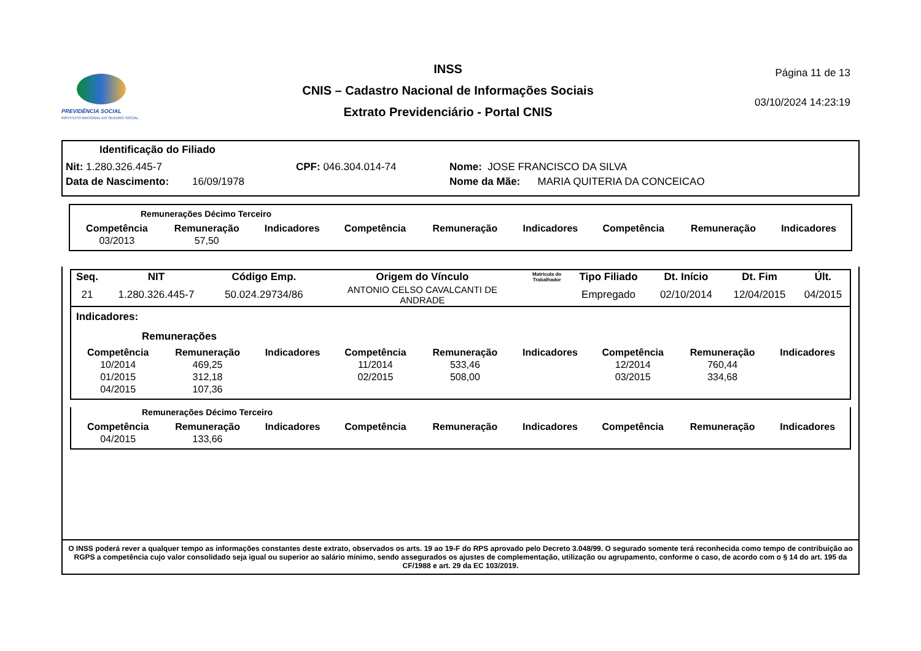PREVIDÊNCIA SOCIAL
INSTITUTO NACIONAL DO SEGURO SOCIAL
INSS
CNIS – Cadastro Nacional de Informações Sociais
Extrato Previdenciário - Portal CNIS
Página 11 de 13
03/10/2024 14:23:19
Identificação do Filiado
Nit: 1.280.326.445-7 CPF: 046.304.014-74 Nome: JOSE FRANCISCO DA SILVA
Data de Nascimento: 16/09/1978 Nome da Mãe: MARIA QUITERIA DA CONCEICAO
Remunerações Décimo Terceiro
| Competência | Remuneração | Indicadores | Competência | Remuneração | Indicadores | Competência | Remuneração | Indicadores |
| --- | --- | --- | --- | --- | --- | --- | --- | --- |
| 03/2013 | 57,50 | | | | | | | |
| Seq. | NIT | Código Emp. | Origem do Vínculo | Matrícula do Trabalhador | Tipo Filiado | Dt. Início | Dt. Fim | Últ. |
| --- | --- | --- | --- | --- | --- | --- | --- | --- |
| 21 | 1.280.326.445-7 | 50.024.29734/86 | ANTONIO CELSO CAVALCANTI DE ANDRADE | | Empregado | 02/10/2014 | 12/04/2015 | 04/2015 |
Indicadores:
Remunerações
| Competência | Remuneração | Indicadores | Competência | Remuneração | Indicadores | Competência | Remuneração | Indicadores |
| --- | --- | --- | --- | --- | --- | --- | --- | --- |
| 10/2014 | 469,25 | | 11/2014 | 533,46 | | 12/2014 | 760,44 | |
| 01/2015 | 312,18 | | 02/2015 | 508,00 | | 03/2015 | 334,68 | |
| 04/2015 | 107,36 | | | | | | | |
Remunerações Décimo Terceiro
| Competência | Remuneração | Indicadores | Competência | Remuneração | Indicadores | Competência | Remuneração | Indicadores |
| --- | --- | --- | --- | --- | --- | --- | --- | --- |
| 04/2015 | 133,66 | | | | | | | |
O INSS poderá rever a qualquer tempo as informações constantes deste extrato, observados os arts. 19 ao 19-F do RPS aprovado pelo Decreto 3.048/99. O segurado somente terá reconhecida como tempo de contribuição ao RGPS a competência cujo valor consolidado seja igual ou superior ao salário mínimo, sendo assegurados os ajustes de complementação, utilização ou agrupamento, conforme o caso, de acordo com o § 14 do art. 195 da CF/1988 e art. 29 da EC 103/2019.